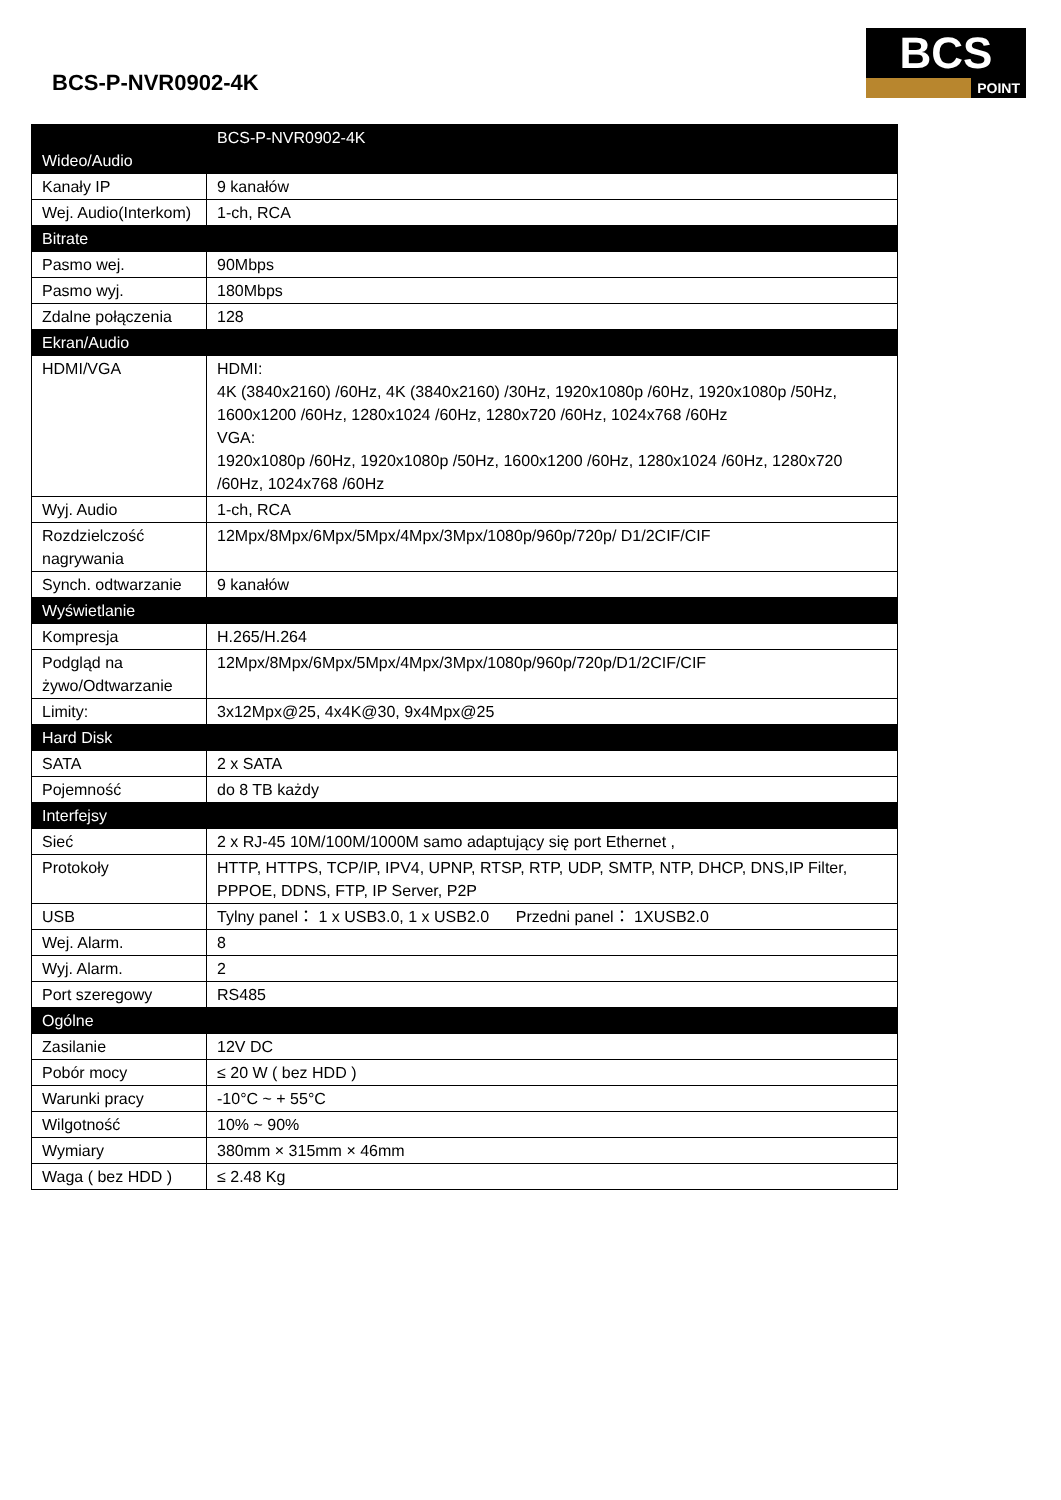BCS-P-NVR0902-4K
BCS
POINT
| Wideo/Audio | BCS-P-NVR0902-4K |
| Kanały IP | 9 kanałów |
| Wej. Audio(Interkom) | 1-ch, RCA |
| Bitrate | |
| Pasmo wej. | 90Mbps |
| Pasmo wyj. | 180Mbps |
| Zdalne połączenia | 128 |
| Ekran/Audio | |
| HDMI/VGA | HDMI: 4K (3840x2160) /60Hz, 4K (3840x2160) /30Hz, 1920x1080p /60Hz, 1920x1080p /50Hz, 1600x1200 /60Hz, 1280x1024 /60Hz, 1280x720 /60Hz, 1024x768 /60Hz VGA: 1920x1080p /60Hz, 1920x1080p /50Hz, 1600x1200 /60Hz, 1280x1024 /60Hz, 1280x720 /60Hz, 1024x768 /60Hz |
| Wyj. Audio | 1-ch, RCA |
| Rozdzielczość nagrywania | 12Mpx/8Mpx/6Mpx/5Mpx/4Mpx/3Mpx/1080p/960p/720p/ D1/2CIF/CIF |
| Synch. odtwarzanie | 9 kanałów |
| Wyświetlanie | |
| Kompresja | H.265/H.264 |
| Podgląd na żywo/Odtwarzanie | 12Mpx/8Mpx/6Mpx/5Mpx/4Mpx/3Mpx/1080p/960p/720p/D1/2CIF/CIF |
| Limity: | 3x12Mpx@25, 4x4K@30, 9x4Mpx@25 |
| Hard Disk | |
| SATA | 2 x SATA |
| Pojemność | do 8 TB każdy |
| Interfejsy | |
| Sieć | 2 x RJ-45 10M/100M/1000M samo adaptujący się port Ethernet , |
| Protokoły | HTTP, HTTPS, TCP/IP, IPV4, UPNP, RTSP, RTP, UDP, SMTP, NTP, DHCP, DNS,IP Filter, PPPOE, DDNS, FTP, IP Server, P2P |
| USB | Tylny panel： 1 x USB3.0, 1 x USB2.0 Przedni panel： 1XUSB2.0 |
| Wej. Alarm. | 8 |
| Wyj. Alarm. | 2 |
| Port szeregowy | RS485 |
| Ogólne | |
| Zasilanie | 12V DC |
| Pobór mocy | ≤ 20 W ( bez HDD ) |
| Warunki pracy | -10°C ~ + 55°C |
| Wilgotność | 10% ~ 90% |
| Wymiary | 380mm × 315mm × 46mm |
| Waga ( bez HDD ) | ≤ 2.48 Kg |